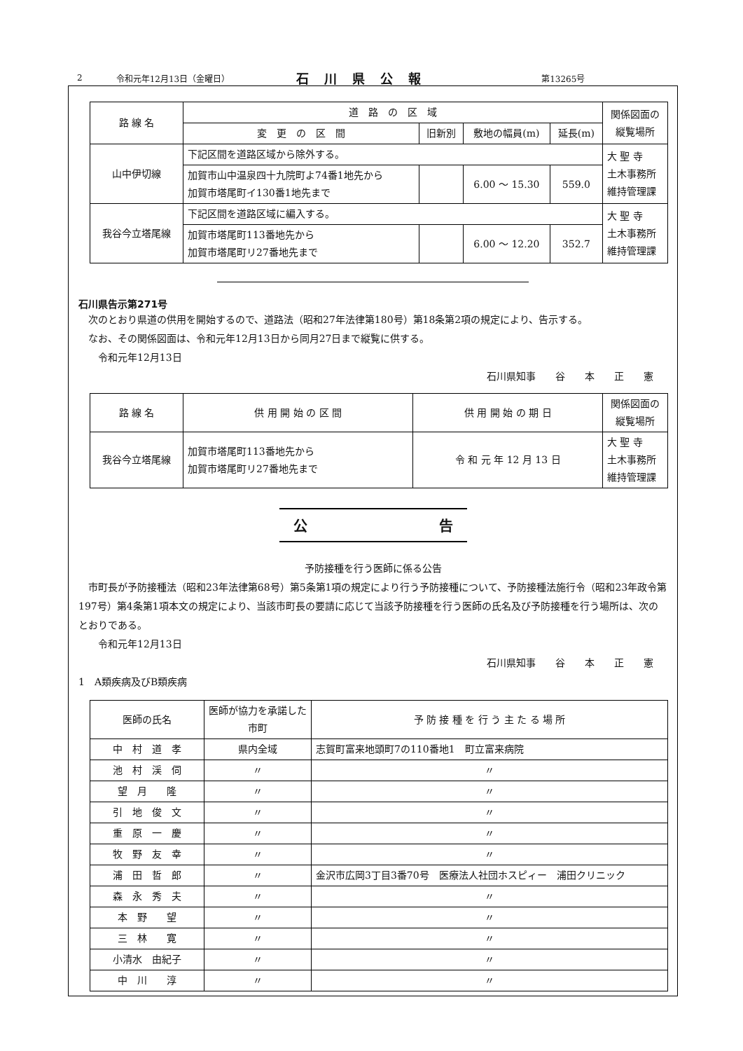2 令和元年12月13日（金曜日） 石川県公報 第13265号
| 路 線 名 | 道 路 の 区 域 | | | | 関係図面の縦覧場所 |
| --- | --- | --- | --- | --- | --- |
| | 変 更 の 区 間 | 旧新別 | 敷地の幅員(m) | 延長(m) | |
| 山中伊切線 | 下記区間を道路区域から除外する。 | | | | 大 聖 寺 土木事務所 維持管理課 |
| | 加賀市山中温泉四十九院町よ74番1地先から 加賀市塔尾町イ130番1地先まで | | 6.00 ～ 15.30 | 559.0 | |
| 我谷今立塔尾線 | 下記区間を道路区域に編入する。 | | | | 大 聖 寺 土木事務所 維持管理課 |
| | 加賀市塔尾町113番地先から 加賀市塔尾町リ27番地先まで | | 6.00 ～ 12.20 | 352.7 | |
石川県告示第271号
　次のとおり県道の供用を開始するので、道路法（昭和27年法律第180号）第18条第2項の規定により、告示する。
　なお、その関係図面は、令和元年12月13日から同月27日まで縦覧に供する。
　　令和元年12月13日
石川県知事　　谷　　本　　正　　憲
| 路 線 名 | 供 用 開 始 の 区 間 | 供 用 開 始 の 期 日 | 関係図面の縦覧場所 |
| --- | --- | --- | --- |
| 我谷今立塔尾線 | 加賀市塔尾町113番地先から 加賀市塔尾町リ27番地先まで | 令 和 元 年 12 月 13 日 | 大 聖 寺 土木事務所 維持管理課 |
公 告
予防接種を行う医師に係る公告
　市町長が予防接種法（昭和23年法律第68号）第5条第1項の規定により行う予防接種について、予防接種法施行令（昭和23年政令第197号）第4条第1項本文の規定により、当該市町長の要請に応じて当該予防接種を行う医師の氏名及び予防接種を行う場所は、次のとおりである。
　　令和元年12月13日
石川県知事　　谷　　本　　正　　憲
1　A類疾病及びB類疾病
| 医師の氏名 | 医師が協力を承諾した市町 | 予 防 接 種 を 行 う 主 た る 場 所 |
| --- | --- | --- |
| 中 村 道 孝 | 県内全域 | 志賀町富来地頭町7の110番地1 町立富来病院 |
| 池 村 渓 伺 | 〃 | 〃 |
| 望 月 隆 | 〃 | 〃 |
| 引 地 俊 文 | 〃 | 〃 |
| 重 原 一 慶 | 〃 | 〃 |
| 牧 野 友 幸 | 〃 | 〃 |
| 浦 田 哲 郎 | 〃 | 金沢市広岡3丁目3番70号 医療法人社団ホスピィー 浦田クリニック |
| 森 永 秀 夫 | 〃 | 〃 |
| 本 野 望 | 〃 | 〃 |
| 三 林 寛 | 〃 | 〃 |
| 小清水 由紀子 | 〃 | 〃 |
| 中 川 淳 | 〃 | 〃 |